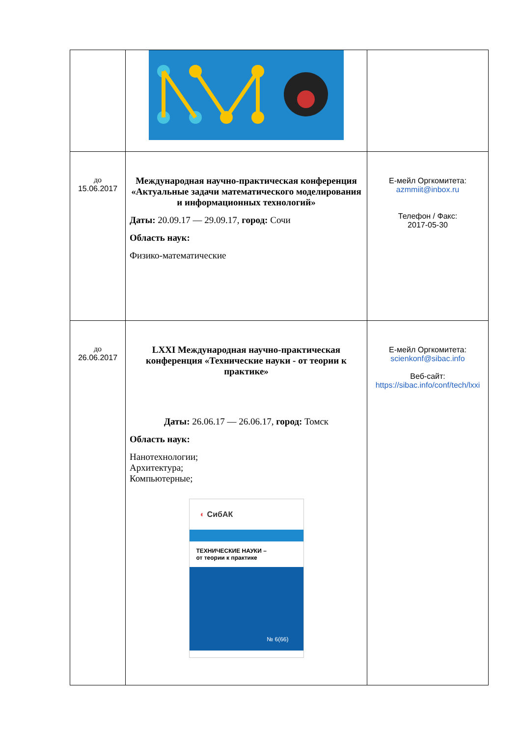| до 15.06.2017 | Международная научно-практическая конференция «Актуальные задачи математического моделирования и информационных технологий» Даты: 20.09.17 — 29.09.17, город: Сочи Область наук: Физико-математические | Е-мейл Оргкомитета: azmmiit@inbox.ru Телефон / Факс: 2017-05-30 |
| до 26.06.2017 | LXXI Международная научно-практическая конференция «Технические науки - от теории к практике» Даты: 26.06.17 — 26.06.17, город: Томск Область наук: Нанотехнологии; Архитектура; Компьютерные; ◐ СибАК ТЕХНИЧЕСКИЕ НАУКИ – от теории к практике № 6(66) | Е-мейл Оргкомитета: scienkonf@sibac.info Веб-сайт: https://sibac.info/conf/tech/lxxi |